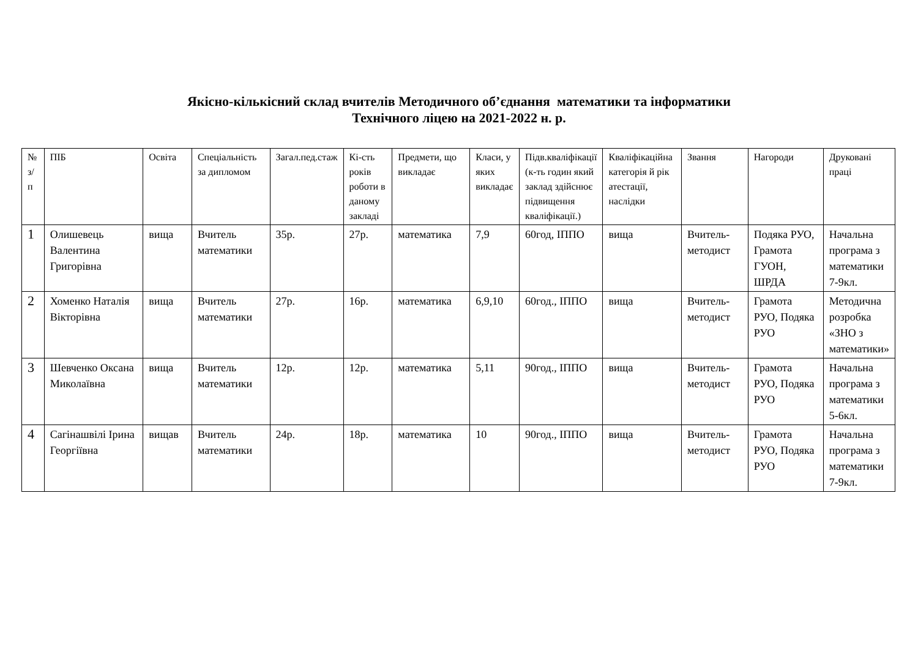Якісно-кількісний склад вчителів Методичного об’єднання математики та інформатики
Технічного ліцею на 2021-2022 н. р.
| № з/п | ПІБ | Освіта | Спеціальність за дипломом | Загал.пед.стаж | Кі-сть років роботи в даному закладі | Предмети, що викладає | Класи, у яких викладає | Підв.кваліфікації (к-ть годин який заклад здійснює підвищення кваліфікації.) | Кваліфікаційна категорія й рік атестації, наслідки | Звання | Нагороди | Друковані праці |
| --- | --- | --- | --- | --- | --- | --- | --- | --- | --- | --- | --- | --- |
| 1 | Олишевець Валентина Григорівна | вища | Вчитель математики | 35р. | 27р. | математика | 7,9 | 60год, ІППО | вища | Вчитель-методист | Подяка РУО, Грамота ГУОН, ШРДА | Начальна програма з математики 7-9кл. |
| 2 | Хоменко Наталія Вікторівна | вища | Вчитель математики | 27р. | 16р. | математика | 6,9,10 | 60год., ІППО | вища | Вчитель-методист | Грамота РУО, Подяка РУО | Методична розробка «ЗНО з математики» |
| 3 | Шевченко Оксана Миколаївна | вища | Вчитель математики | 12р. | 12р. | математика | 5,11 | 90год., ІППО | вища | Вчитель-методист | Грамота РУО, Подяка РУО | Начальна програма з математики 5-6кл. |
| 4 | Сагінашвілі Ірина Георгіївна | вищав | Вчитель математики | 24р. | 18р. | математика | 10 | 90год., ІППО | вища | Вчитель-методист | Грамота РУО, Подяка РУО | Начальна програма з математики 7-9кл. |